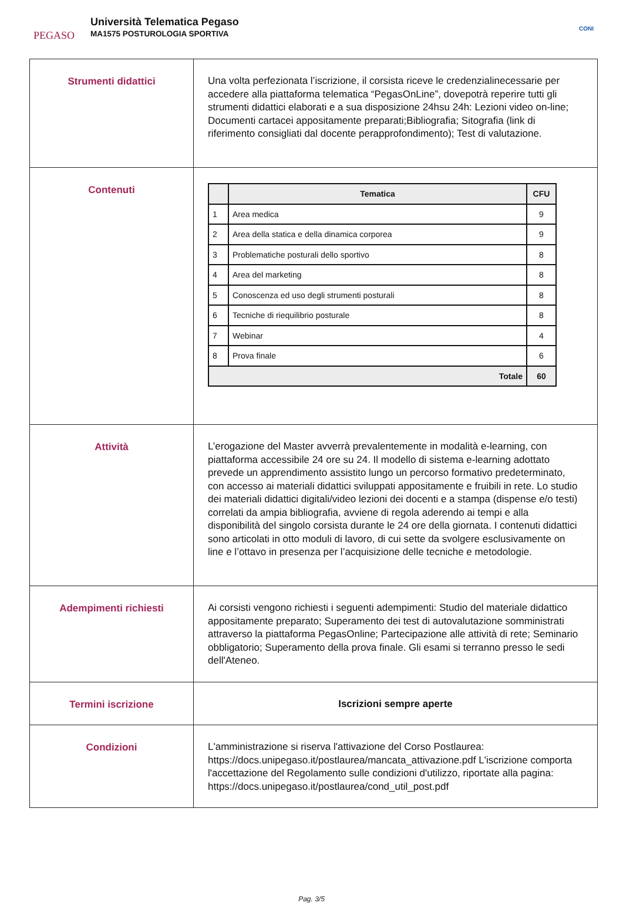PEGASO
Università Telematica Pegaso
MA1575 POSTUROLOGIA SPORTIVA
CONI
| Strumenti didattici | Una volta perfezionata l’iscrizione, il corsista riceve le credenzialinecessarie per accedere alla piattaforma telematica “PegasOnLine”, dovepotrà reperire tutti gli strumenti didattici elaborati e a sua disposizione 24hsu 24h: Lezioni video on-line; Documenti cartacei appositamente preparati;Bibliografia; Sitografia (link di riferimento consigliati dal docente perapprofondimento); Test di valutazione. |
| Contenuti | / / Tematica / CFU / / --- / --- / --- / / 1 / Area medica / 9 / / 2 / Area della statica e della dinamica corporea / 9 / / 3 / Problematiche posturali dello sportivo / 8 / / 4 / Area del marketing / 8 / / 5 / Conoscenza ed uso degli strumenti posturali / 8 / / 6 / Tecniche di riequilibrio posturale / 8 / / 7 / Webinar / 4 / / 8 / Prova finale / 6 / / Totale / / 60 / |
| Attività | L’erogazione del Master avverrà prevalentemente in modalità e-learning, con piattaforma accessibile 24 ore su 24. Il modello di sistema e-learning adottato prevede un apprendimento assistito lungo un percorso formativo predeterminato, con accesso ai materiali didattici sviluppati appositamente e fruibili in rete. Lo studio dei materiali didattici digitali/video lezioni dei docenti e a stampa (dispense e/o testi) correlati da ampia bibliografia, avviene di regola aderendo ai tempi e alla disponibilità del singolo corsista durante le 24 ore della giornata. I contenuti didattici sono articolati in otto moduli di lavoro, di cui sette da svolgere esclusivamente on line e l’ottavo in presenza per l’acquisizione delle tecniche e metodologie. |
| Adempimenti richiesti | Ai corsisti vengono richiesti i seguenti adempimenti: Studio del materiale didattico appositamente preparato; Superamento dei test di autovalutazione somministrati attraverso la piattaforma PegasOnline; Partecipazione alle attività di rete; Seminario obbligatorio; Superamento della prova finale. Gli esami si terranno presso le sedi dell'Ateneo. |
| Termini iscrizione | Iscrizioni sempre aperte |
| Condizioni | L'amministrazione si riserva l'attivazione del Corso Postlaurea: https://docs.unipegaso.it/postlaurea/mancata_attivazione.pdf L'iscrizione comporta l'accettazione del Regolamento sulle condizioni d'utilizzo, riportate alla pagina: https://docs.unipegaso.it/postlaurea/cond_util_post.pdf |
Pag. 3/5